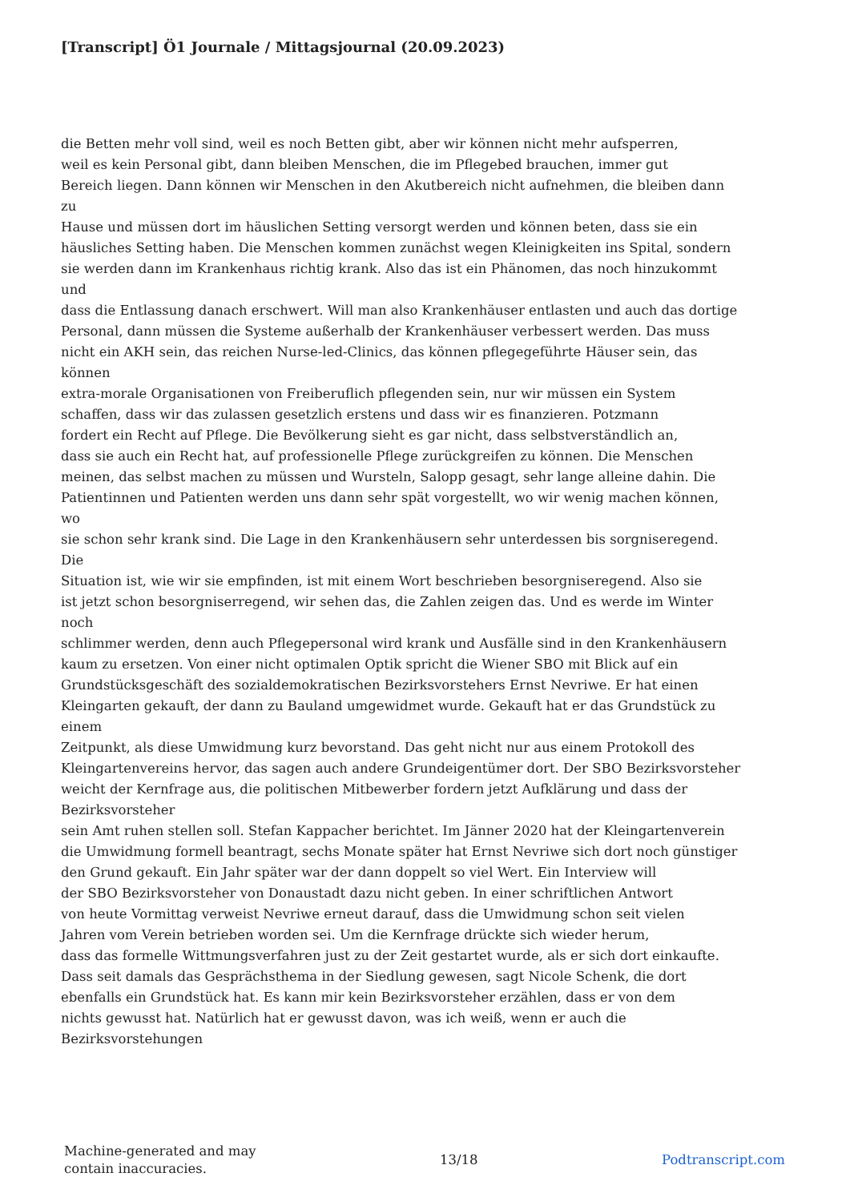[Transcript] Ö1 Journale / Mittagsjournal (20.09.2023)
die Betten mehr voll sind, weil es noch Betten gibt, aber wir können nicht mehr aufsperren,
weil es kein Personal gibt, dann bleiben Menschen, die im Pflegebed brauchen, immer gut
Bereich liegen. Dann können wir Menschen in den Akutbereich nicht aufnehmen, die bleiben dann
zu
Hause und müssen dort im häuslichen Setting versorgt werden und können beten, dass sie ein
häusliches Setting haben. Die Menschen kommen zunächst wegen Kleinigkeiten ins Spital, sondern
sie werden dann im Krankenhaus richtig krank. Also das ist ein Phänomen, das noch hinzukommt
und
dass die Entlassung danach erschwert. Will man also Krankenhäuser entlasten und auch das dortige
Personal, dann müssen die Systeme außerhalb der Krankenhäuser verbessert werden. Das muss
nicht ein AKH sein, das reichen Nurse-led-Clinics, das können pflegegeführte Häuser sein, das
können
extra-morale Organisationen von Freiberuflich pflegenden sein, nur wir müssen ein System
schaffen, dass wir das zulassen gesetzlich erstens und dass wir es finanzieren. Potzmann
fordert ein Recht auf Pflege. Die Bevölkerung sieht es gar nicht, dass selbstverständlich an,
dass sie auch ein Recht hat, auf professionelle Pflege zurückgreifen zu können. Die Menschen
meinen, das selbst machen zu müssen und Wursteln, Salopp gesagt, sehr lange alleine dahin. Die
Patientinnen und Patienten werden uns dann sehr spät vorgestellt, wo wir wenig machen können,
wo
sie schon sehr krank sind. Die Lage in den Krankenhäusern sehr unterdessen bis sorgniseregend.
Die
Situation ist, wie wir sie empfinden, ist mit einem Wort beschrieben besorgniseregend. Also sie
ist jetzt schon besorgniserregend, wir sehen das, die Zahlen zeigen das. Und es werde im Winter
noch
schlimmer werden, denn auch Pflegepersonal wird krank und Ausfälle sind in den Krankenhäusern
kaum zu ersetzen. Von einer nicht optimalen Optik spricht die Wiener SBO mit Blick auf ein
Grundstücksgeschäft des sozialdemokratischen Bezirksvorstehers Ernst Nevriwe. Er hat einen
Kleingarten gekauft, der dann zu Bauland umgewidmet wurde. Gekauft hat er das Grundstück zu
einem
Zeitpunkt, als diese Umwidmung kurz bevorstand. Das geht nicht nur aus einem Protokoll des
Kleingartenvereins hervor, das sagen auch andere Grundeigentümer dort. Der SBO Bezirksvorsteher
weicht der Kernfrage aus, die politischen Mitbewerber fordern jetzt Aufklärung und dass der
Bezirksvorsteher
sein Amt ruhen stellen soll. Stefan Kappacher berichtet. Im Jänner 2020 hat der Kleingartenverein
die Umwidmung formell beantragt, sechs Monate später hat Ernst Nevriwe sich dort noch günstiger
den Grund gekauft. Ein Jahr später war der dann doppelt so viel Wert. Ein Interview will
der SBO Bezirksvorsteher von Donaustadt dazu nicht geben. In einer schriftlichen Antwort
von heute Vormittag verweist Nevriwe erneut darauf, dass die Umwidmung schon seit vielen
Jahren vom Verein betrieben worden sei. Um die Kernfrage drückte sich wieder herum,
dass das formelle Wittmungsverfahren just zu der Zeit gestartet wurde, als er sich dort einkaufte.
Dass seit damals das Gesprächsthema in der Siedlung gewesen, sagt Nicole Schenk, die dort
ebenfalls ein Grundstück hat. Es kann mir kein Bezirksvorsteher erzählen, dass er von dem
nichts gewusst hat. Natürlich hat er gewusst davon, was ich weiß, wenn er auch die
Bezirksvorstehungen
Machine-generated and may
contain inaccuracies.
13/18 Podtranscript.com